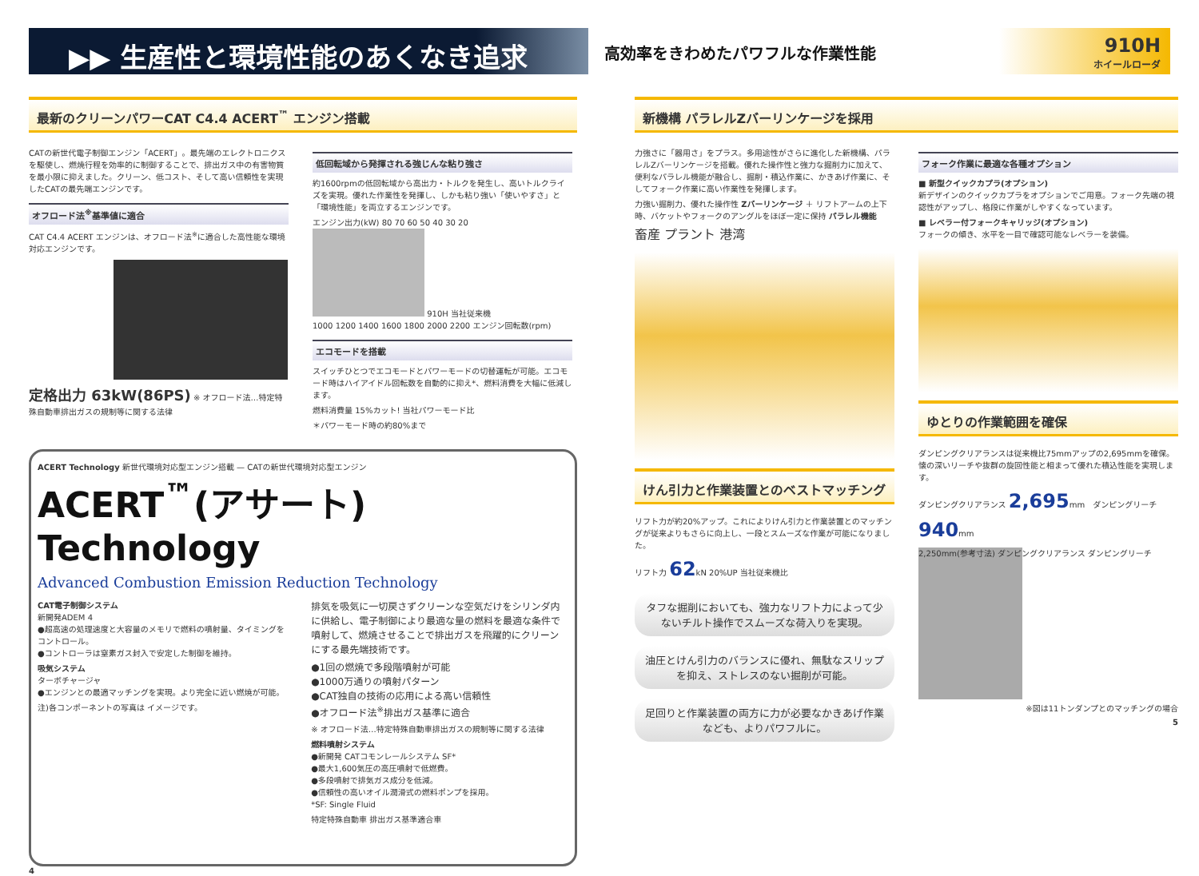▶▶ 生産性と環境性能のあくなき追求
高効率をきわめたパワフルな作業性能
910H
ホイールローダ
最新のクリーンパワーCAT C4.4 ACERT<sup>™</sup> エンジン搭載
CATの新世代電子制御エンジン「ACERT」。最先端のエレクトロニクスを駆使し、燃焼行程を効率的に制御することで、排出ガス中の有害物質を最小限に抑えました。クリーン、低コスト、そして高い信頼性を実現したCATの最先端エンジンです。
オフロード法<sup>※</sup>基準値に適合
CAT C4.4 ACERT エンジンは、オフロード法<sup>※</sup>に適合した高性能な環境対応エンジンです。
定格出力 63kW(86PS) ※ オフロード法…特定特殊自動車排出ガスの規制等に関する法律
低回転域から発揮される強じんな粘り強さ
約1600rpmの低回転域から高出力・トルクを発生し、高いトルクライズを実現。優れた作業性を発揮し、しかも粘り強い「使いやすさ」と「環境性能」を両立するエンジンです。
エンジン出力(kW) 80 70 60 50 40 30 20 910H 当社従来機
1000 1200 1400 1600 1800 2000 2200 エンジン回転数(rpm)
エコモードを搭載
スイッチひとつでエコモードとパワーモードの切替運転が可能。エコモード時はハイアイドル回転数を自動的に抑え*、燃料消費を大幅に低減します。
燃料消費量 15%カット! 当社パワーモード比
＊パワーモード時の約80%まで
ACERT Technology 新世代環境対応型エンジン搭載 — CATの新世代環境対応型エンジン
ACERT<sup>™</sup>(アサート) Technology
Advanced Combustion Emission Reduction Technology
CAT電子制御システム
新開発ADEM 4
●超高速の処理速度と大容量のメモリで燃料の噴射量、タイミングをコントロール。
●コントローラは窒素ガス封入で安定した制御を維持。
吸気システム
ターボチャージャ
●エンジンとの最適マッチングを実現。より完全に近い燃焼が可能。
注)各コンポーネントの写真は イメージです。
排気を吸気に一切戻さずクリーンな空気だけをシリンダ内に供給し、電子制御により最適な量の燃料を最適な条件で噴射して、燃焼させることで排出ガスを飛躍的にクリーンにする最先端技術です。
●1回の燃焼で多段階噴射が可能
●1000万通りの噴射パターン
●CAT独自の技術の応用による高い信頼性
●オフロード法<sup>※</sup>排出ガス基準に適合
※ オフロード法…特定特殊自動車排出ガスの規制等に関する法律
燃料噴射システム
●新開発 CATコモンレールシステム SF*
●最大1,600気圧の高圧噴射で低燃費。
●多段噴射で排気ガス成分を低減。
●信頼性の高いオイル潤滑式の燃料ポンプを採用。
*SF: Single Fluid
特定特殊自動車 排出ガス基準適合車
4
新機構 パラレルZバーリンケージを採用
力強さに「器用さ」をプラス。多用途性がさらに進化した新機構、パラレルZバーリンケージを搭載。優れた操作性と強力な掘削力に加えて、便利なパラレル機能が融合し、掘削・積込作業に、かきあげ作業に、そしてフォーク作業に高い作業性を発揮します。
力強い掘削力、優れた操作性 Zバーリンケージ ＋ リフトアームの上下時、バケットやフォークのアングルをほぼ一定に保持 パラレル機能
畜産 プラント 港湾
けん引力と作業装置とのベストマッチング
リフト力が約20%アップ。これによりけん引力と作業装置とのマッチングが従来よりもさらに向上し、一段とスムーズな作業が可能になりました。
リフト力 62kN 20%UP 当社従来機比
タフな掘削においても、強力なリフト力によって少ないチルト操作でスムーズな荷入りを実現。
油圧とけん引力のバランスに優れ、無駄なスリップを抑え、ストレスのない掘削が可能。
足回りと作業装置の両方に力が必要なかきあげ作業なども、よりパワフルに。
フォーク作業に最適な各種オプション
■ 新型クイックカプラ(オプション)
新デザインのクイックカプラをオプションでご用意。フォーク先端の視認性がアップし、格段に作業がしやすくなっています。
■ レベラー付フォークキャリッジ(オプション)
フォークの傾き、水平を一目で確認可能なレベラーを装備。
ゆとりの作業範囲を確保
ダンピングクリアランスは従来機比75mmアップの2,695mmを確保。懐の深いリーチや抜群の旋回性能と相まって優れた積込性能を実現します。
ダンピングクリアランス 2,695mm　ダンピングリーチ 940mm
2,250mm(参考寸法) ダンピングクリアランス ダンピングリーチ
※図は11トンダンプとのマッチングの場合
5